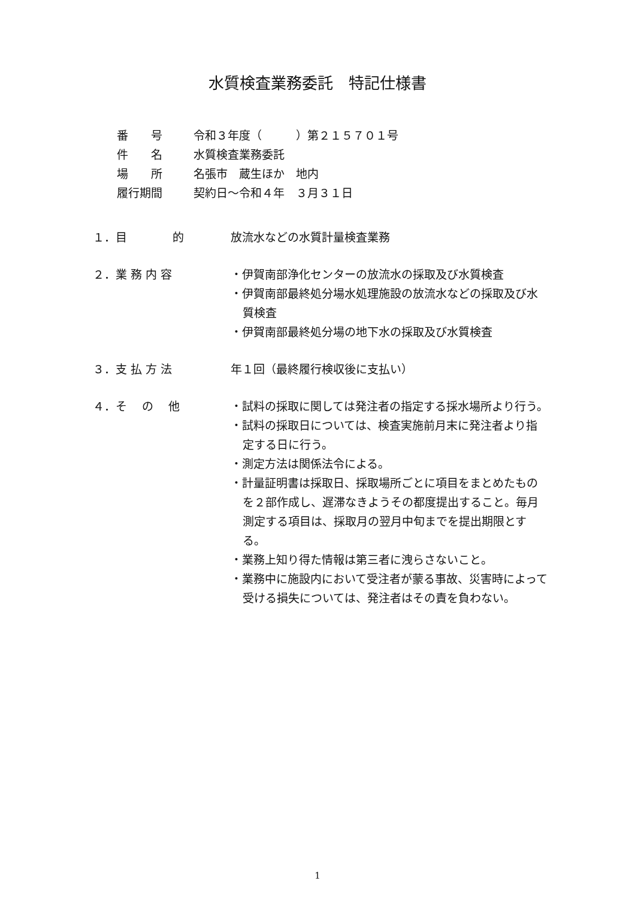水質検査業務委託　特記仕様書
番　　号 令和３年度（　　　）第２１５７０１号
件　　名 水質検査業務委託
場　　所 名張市　蔵生ほか　地内
履行期間 契約日～令和４年　３月３１日
１．目　　　　的 放流水などの水質計量検査業務
２．業 務 内 容 ・伊賀南部浄化センターの放流水の採取及び水質検査
・伊賀南部最終処分場水処理施設の放流水などの採取及び水質検査
・伊賀南部最終処分場の地下水の採取及び水質検査
３．支 払 方 法 年１回（最終履行検収後に支払い）
４．そ　 の　 他 ・試料の採取に関しては発注者の指定する採水場所より行う。
・試料の採取日については、検査実施前月末に発注者より指定する日に行う。
・測定方法は関係法令による。
・計量証明書は採取日、採取場所ごとに項目をまとめたものを２部作成し、遅滞なきようその都度提出すること。毎月測定する項目は、採取月の翌月中旬までを提出期限とする。
・業務上知り得た情報は第三者に洩らさないこと。
・業務中に施設内において受注者が蒙る事故、災害時によって受ける損失については、発注者はその責を負わない。
1